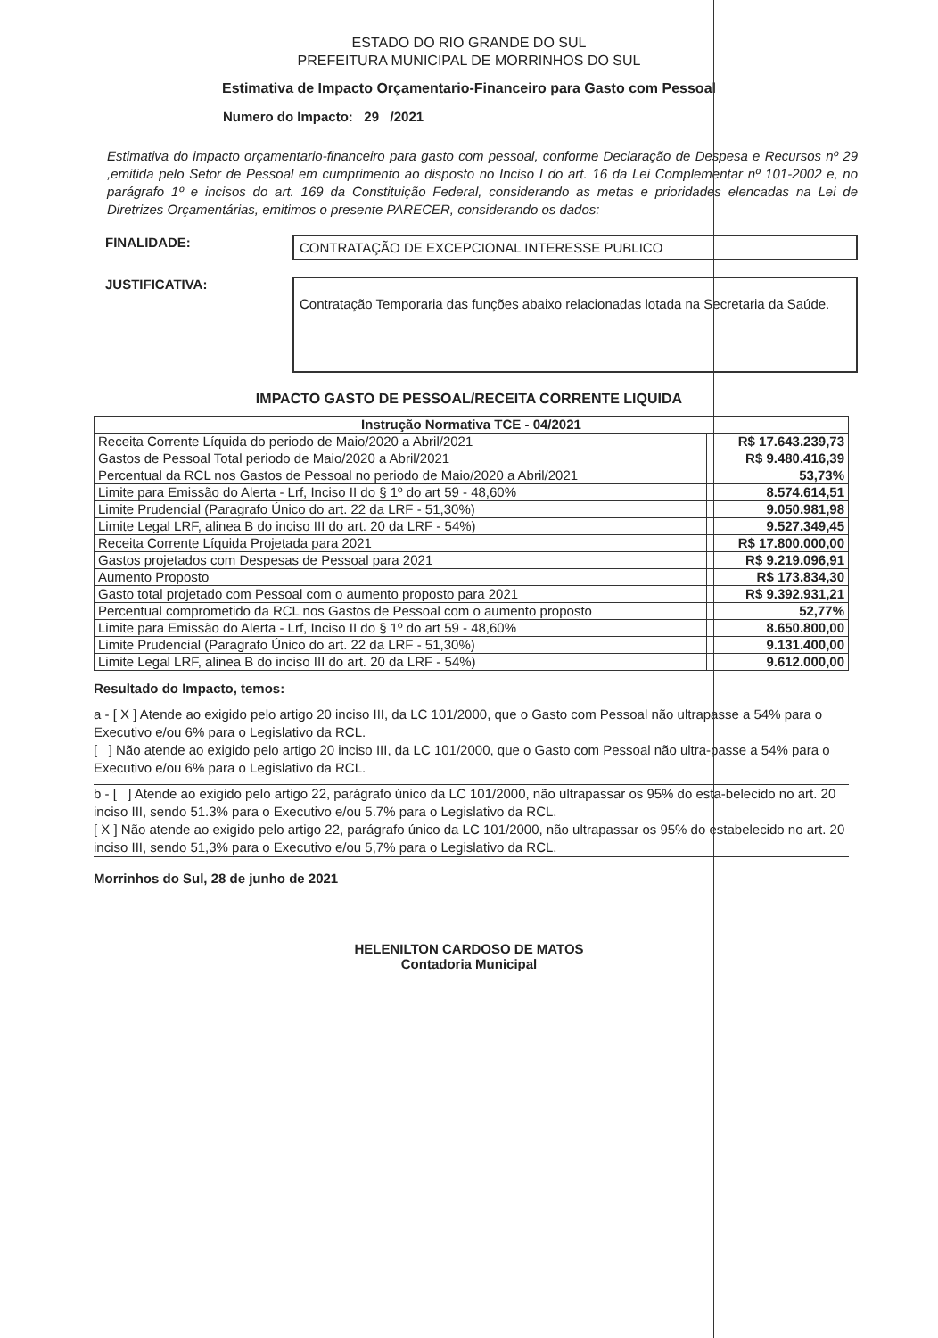ESTADO DO RIO GRANDE DO SUL
PREFEITURA MUNICIPAL DE MORRINHOS DO SUL
Estimativa de Impacto Orçamentario-Financeiro para Gasto com Pessoal
Numero do Impacto: 29 /2021
Estimativa do impacto orçamentario-financeiro para gasto com pessoal, conforme Declaração de Despesa e Recursos nº 29 ,emitida pelo Setor de Pessoal em cumprimento ao disposto no Inciso I do art. 16 da Lei Complementar nº 101-2002 e, no parágrafo 1º e incisos do art. 169 da Constituição Federal, considerando as metas e prioridades elencadas na Lei de Diretrizes Orçamentárias, emitimos o presente PARECER, considerando os dados:
FINALIDADE:
CONTRATAÇÃO DE EXCEPCIONAL INTERESSE PUBLICO
JUSTIFICATIVA:
Contratação Temporaria das funções abaixo relacionadas lotada na Secretaria da Saúde.
IMPACTO GASTO DE PESSOAL/RECEITA CORRENTE LIQUIDA
| Instrução Normativa TCE - 04/2021 | |
| --- | --- |
| Receita Corrente Líquida do periodo de Maio/2020 a Abril/2021 | R$ 17.643.239,73 |
| Gastos de Pessoal Total periodo de Maio/2020 a Abril/2021 | R$ 9.480.416,39 |
| Percentual da RCL nos Gastos de Pessoal no periodo de Maio/2020 a Abril/2021 | 53,73% |
| Limite para Emissão do Alerta - Lrf, Inciso II do § 1º do art 59 - 48,60% | 8.574.614,51 |
| Limite Prudencial (Paragrafo Único do art. 22 da LRF - 51,30%) | 9.050.981,98 |
| Limite Legal LRF, alinea B do inciso III do art. 20 da LRF - 54%) | 9.527.349,45 |
| Receita Corrente Líquida Projetada para 2021 | R$ 17.800.000,00 |
| Gastos projetados com Despesas de Pessoal para 2021 | R$ 9.219.096,91 |
| Aumento Proposto | R$ 173.834,30 |
| Gasto total projetado com Pessoal com o aumento proposto para 2021 | R$ 9.392.931,21 |
| Percentual comprometido da RCL nos Gastos de Pessoal com o aumento proposto | 52,77% |
| Limite para Emissão do Alerta - Lrf, Inciso II do § 1º do art 59 - 48,60% | 8.650.800,00 |
| Limite Prudencial (Paragrafo Único do art. 22 da LRF - 51,30%) | 9.131.400,00 |
| Limite Legal LRF, alinea B do inciso III do art. 20 da LRF - 54%) | 9.612.000,00 |
Resultado do Impacto, temos:
a - [ X ] Atende ao exigido pelo artigo 20 inciso III, da LC 101/2000, que o Gasto com Pessoal não ultrapasse a 54% para o Executivo e/ou 6% para o Legislativo da RCL.
[ ] Não atende ao exigido pelo artigo 20 inciso III, da LC 101/2000, que o Gasto com Pessoal não ultra-passe a 54% para o Executivo e/ou 6% para o Legislativo da RCL.
b - [ ] Atende ao exigido pelo artigo 22, parágrafo único da LC 101/2000, não ultrapassar os 95% do esta-belecido no art. 20 inciso III, sendo 51.3% para o Executivo e/ou 5.7% para o Legislativo da RCL.
[ X ] Não atende ao exigido pelo artigo 22, parágrafo único da LC 101/2000, não ultrapassar os 95% do estabelecido no art. 20 inciso III, sendo 51,3% para o Executivo e/ou 5,7% para o Legislativo da RCL.
Morrinhos do Sul, 28 de junho de 2021
HELENILTON CARDOSO DE MATOS
Contadoria Municipal